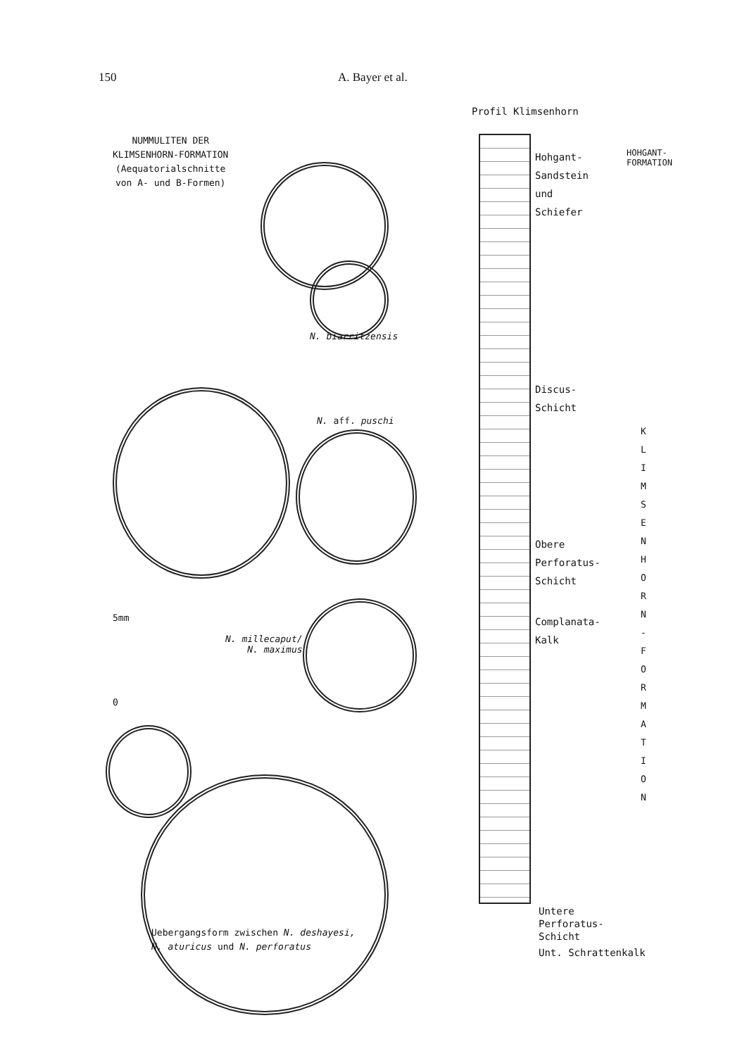150 A. Bayer et al.
NUMMULITEN DER
KLIMSENHORN-FORMATION
(Aequatorialschnitte
von A- und B-Formen)
N. biarritzensis
N. aff. puschi
5mm
0
N. millecaput/
N. maximus
Profil Klimsenhorn
Hohgant-
Sandstein
und
Schiefer
HOHGANT-FORMATION
Discus-
Schicht
Obere
Perforatus-
Schicht
Complanata-
Kalk
K L I M S E N H O R N - F O R M A T I O N
Untere
Perforatus-
Schicht
Unt. Schrattenkalk
Uebergangsform zwischen N. deshayesi,
N. aturicus und N. perforatus